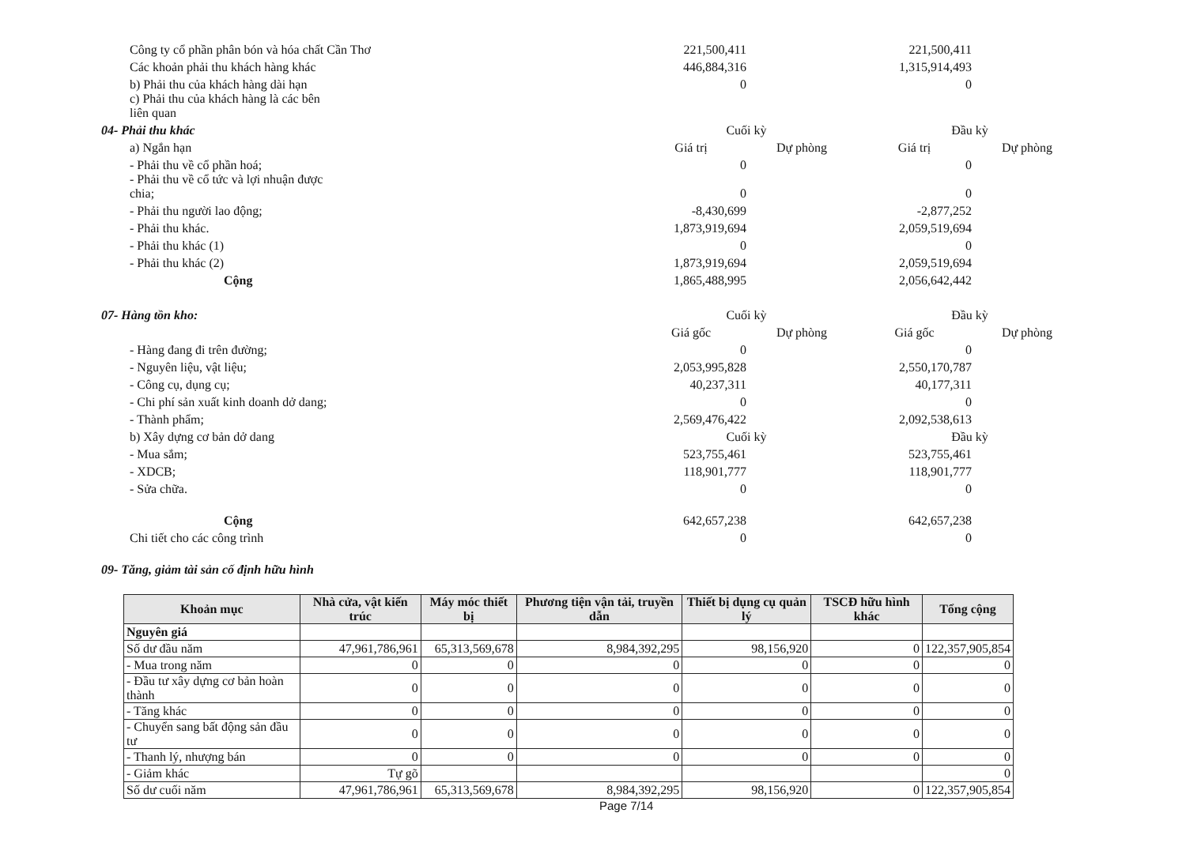| Công ty cổ phần phân bón và hóa chất Cần Thơ | 221,500,411 | | 221,500,411 | |
| Các khoản phải thu khách hàng khác | 446,884,316 | | 1,315,914,493 | |
| b) Phải thu của khách hàng dài hạn | 0 | | 0 | |
| c) Phải thu của khách hàng là các bên liên quan | | | | |
| 04- Phải thu khác | Cuối kỳ | | Đầu kỳ | |
| a) Ngắn hạn | Giá trị | Dự phòng | Giá trị | Dự phòng |
| - Phải thu về cổ phần hoá; | 0 | | 0 | |
| - Phải thu về cổ tức và lợi nhuận được chia; | 0 | | 0 | |
| - Phải thu người lao động; | -8,430,699 | | -2,877,252 | |
| - Phải thu khác. | 1,873,919,694 | | 2,059,519,694 | |
| - Phải thu khác (1) | 0 | | 0 | |
| - Phải thu khác (2) | 1,873,919,694 | | 2,059,519,694 | |
| Cộng | 1,865,488,995 | | 2,056,642,442 | |
| 07- Hàng tồn kho: | Cuối kỳ | | Đầu kỳ | |
| | Giá gốc | Dự phòng | Giá gốc | Dự phòng |
| - Hàng đang đi trên đường; | 0 | | 0 | |
| - Nguyên liệu, vật liệu; | 2,053,995,828 | | 2,550,170,787 | |
| - Công cụ, dụng cụ; | 40,237,311 | | 40,177,311 | |
| - Chi phí sản xuất kinh doanh dở dang; | 0 | | 0 | |
| - Thành phẩm; | 2,569,476,422 | | 2,092,538,613 | |
| b) Xây dựng cơ bản dở dang | Cuối kỳ | | Đầu kỳ | |
| - Mua sắm; | 523,755,461 | | 523,755,461 | |
| - XDCB; | 118,901,777 | | 118,901,777 | |
| - Sửa chữa. | 0 | | 0 | |
| Cộng | 642,657,238 | | 642,657,238 | |
| Chi tiết cho các công trình | 0 | | 0 | |
| 09- Tăng, giảm tài sản cố định hữu hình | | | | |
| Khoản mục | Nhà cửa, vật kiến trúc | Máy móc thiết bị | Phương tiện vận tải, truyền dẫn | Thiết bị dụng cụ quản lý | TSCĐ hữu hình khác | Tổng cộng |
| --- | --- | --- | --- | --- | --- | --- |
| Nguyên giá | | | | | | |
| Số dư đầu năm | 47,961,786,961 | 65,313,569,678 | 8,984,392,295 | 98,156,920 | 0 | 122,357,905,854 |
| - Mua trong năm | 0 | 0 | 0 | 0 | 0 | 0 |
| - Đầu tư xây dựng cơ bản hoàn thành | 0 | 0 | 0 | 0 | 0 | 0 |
| - Tăng khác | 0 | 0 | 0 | 0 | 0 | 0 |
| - Chuyển sang bất động sản đầu tư | 0 | 0 | 0 | 0 | 0 | 0 |
| - Thanh lý, nhượng bán | 0 | 0 | 0 | 0 | 0 | 0 |
| - Giảm khác | Tự gõ | | | | | 0 |
| Số dư cuối năm | 47,961,786,961 | 65,313,569,678 | 8,984,392,295 | 98,156,920 | 0 | 122,357,905,854 |
Page 7/14